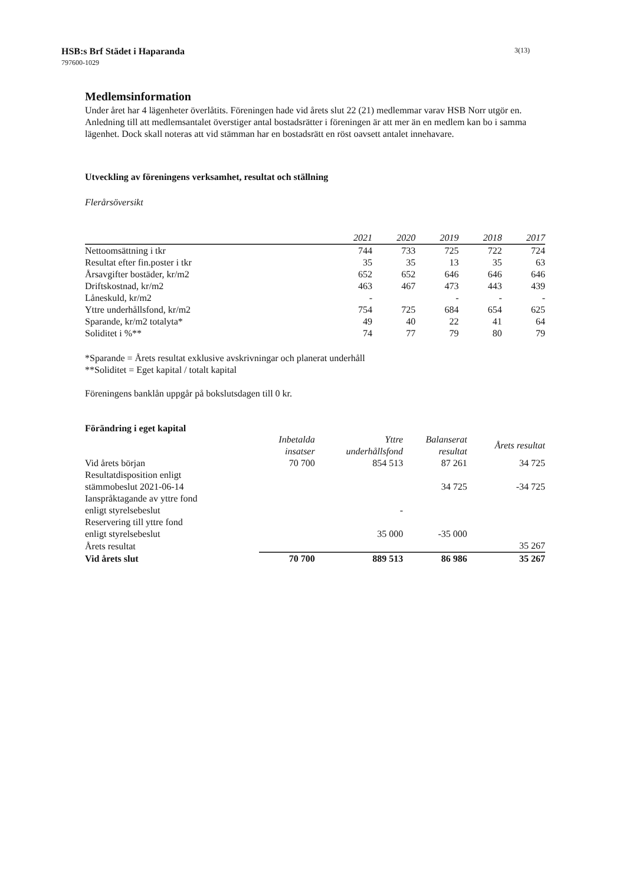HSB:s Brf Städet i Haparanda
797600-1029
3(13)
Medlemsinformation
Under året har 4 lägenheter överlåtits. Föreningen hade vid årets slut 22 (21) medlemmar varav HSB Norr utgör en. Anledning till att medlemsantalet överstiger antal bostadsrätter i föreningen är att mer än en medlem kan bo i samma lägenhet. Dock skall noteras att vid stämman har en bostadsrätt en röst oavsett antalet innehavare.
Utveckling av föreningens verksamhet, resultat och ställning
Flerårsöversikt
| | 2021 | 2020 | 2019 | 2018 | 2017 |
| --- | --- | --- | --- | --- | --- |
| Nettoomsättning i tkr | 744 | 733 | 725 | 722 | 724 |
| Resultat efter fin.poster i tkr | 35 | 35 | 13 | 35 | 63 |
| Årsavgifter bostäder, kr/m2 | 652 | 652 | 646 | 646 | 646 |
| Driftskostnad, kr/m2 | 463 | 467 | 473 | 443 | 439 |
| Låneskuld, kr/m2 | - | | - | - | - |
| Yttre underhållsfond, kr/m2 | 754 | 725 | 684 | 654 | 625 |
| Sparande, kr/m2 totalyta* | 49 | 40 | 22 | 41 | 64 |
| Soliditet i %** | 74 | 77 | 79 | 80 | 79 |
*Sparande = Årets resultat exklusive avskrivningar och planerat underhåll
**Soliditet = Eget kapital / totalt kapital
Föreningens banklån uppgår på bokslutsdagen till 0 kr.
Förändring i eget kapital
| | Inbetalda insatser | Yttre underhållsfond | Balanserat resultat | Årets resultat |
| --- | --- | --- | --- | --- |
| Vid årets början | 70 700 | 854 513 | 87 261 | 34 725 |
| Resultatdisposition enligt stämmobeslut 2021-06-14 | | | 34 725 | -34 725 |
| Ianspråktagande av yttre fond enligt styrelsebeslut | | - | | |
| Reservering till yttre fond enligt styrelsebeslut | | 35 000 | -35 000 | |
| Årets resultat | | | | 35 267 |
| Vid årets slut | 70 700 | 889 513 | 86 986 | 35 267 |